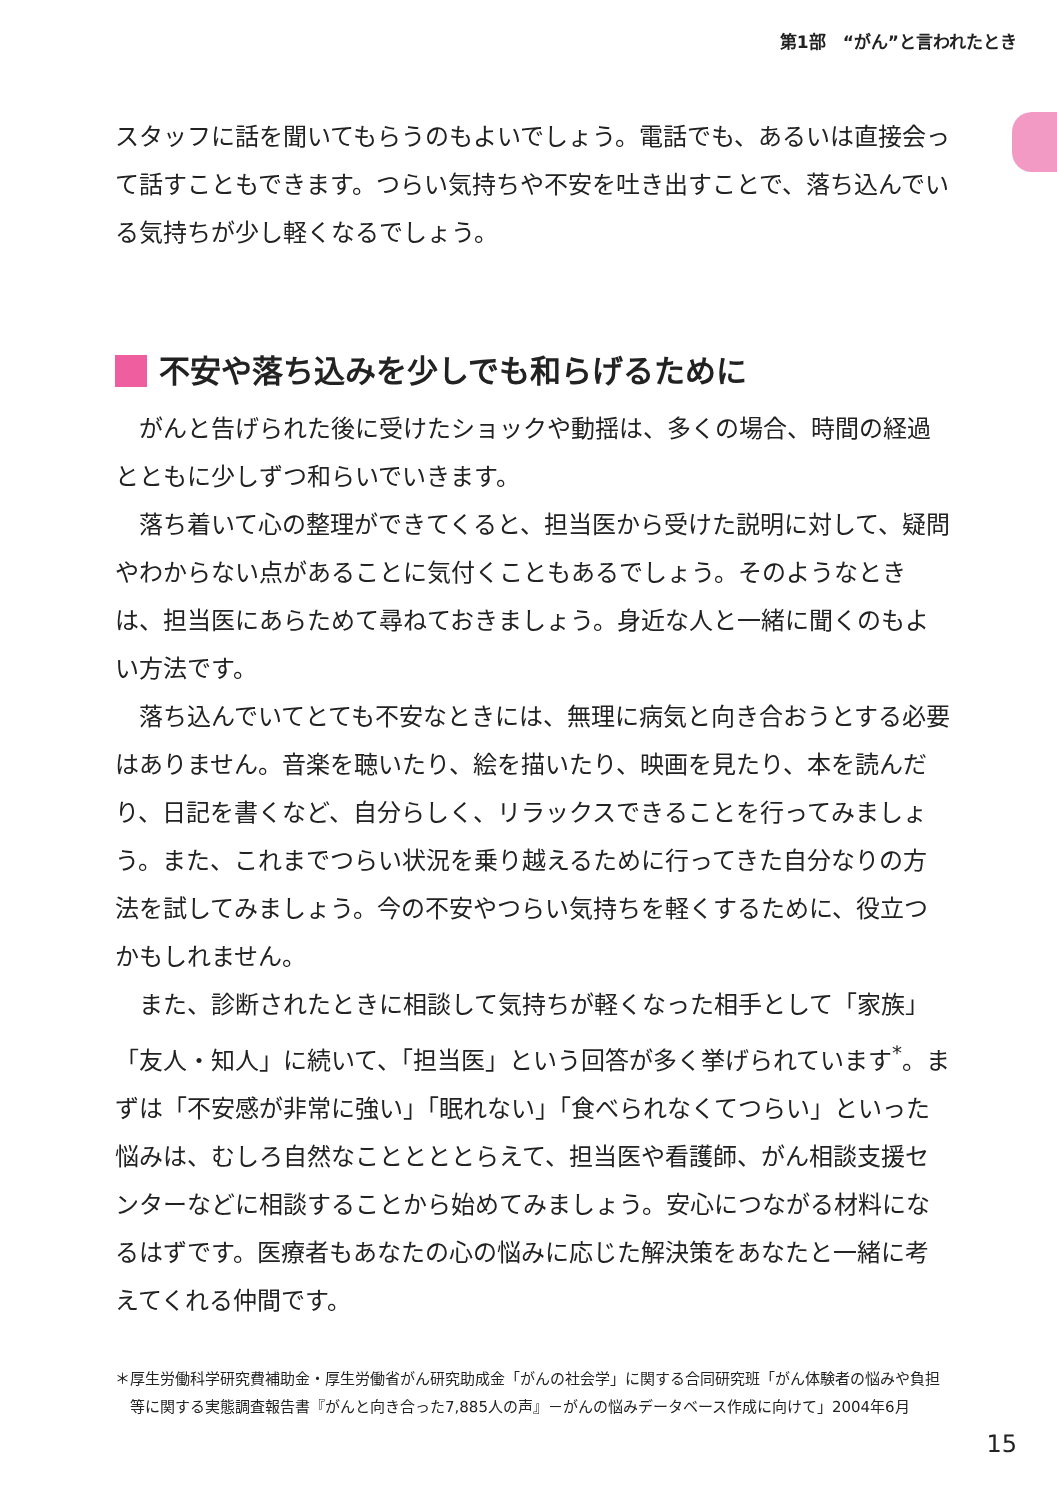第1部　“がん”と言われたとき
スタッフに話を聞いてもらうのもよいでしょう。電話でも、あるいは直接会って話すこともできます。つらい気持ちや不安を吐き出すことで、落ち込んでいる気持ちが少し軽くなるでしょう。
不安や落ち込みを少しでも和らげるために
がんと告げられた後に受けたショックや動揺は、多くの場合、時間の経過とともに少しずつ和らいでいきます。
落ち着いて心の整理ができてくると、担当医から受けた説明に対して、疑問やわからない点があることに気付くこともあるでしょう。そのようなときは、担当医にあらためて尋ねておきましょう。身近な人と一緒に聞くのもよい方法です。
落ち込んでいてとても不安なときには、無理に病気と向き合おうとする必要はありません。音楽を聴いたり、絵を描いたり、映画を見たり、本を読んだり、日記を書くなど、自分らしく、リラックスできることを行ってみましょう。また、これまでつらい状況を乗り越えるために行ってきた自分なりの方法を試してみましょう。今の不安やつらい気持ちを軽くするために、役立つかもしれません。
また、診断されたときに相談して気持ちが軽くなった相手として「家族」「友人・知人」に続いて、「担当医」という回答が多く挙げられています<sup>*</sup>。まずは「不安感が非常に強い」「眠れない」「食べられなくてつらい」といった悩みは、むしろ自然なこととととらえて、担当医や看護師、がん相談支援センターなどに相談することから始めてみましょう。安心につながる材料になるはずです。医療者もあなたの心の悩みに応じた解決策をあなたと一緒に考えてくれる仲間です。
＊厚生労働科学研究費補助金・厚生労働省がん研究助成金「がんの社会学」に関する合同研究班「がん体験者の悩みや負担等に関する実態調査報告書『がんと向き合った7,885人の声』－がんの悩みデータベース作成に向けて」2004年6月
15